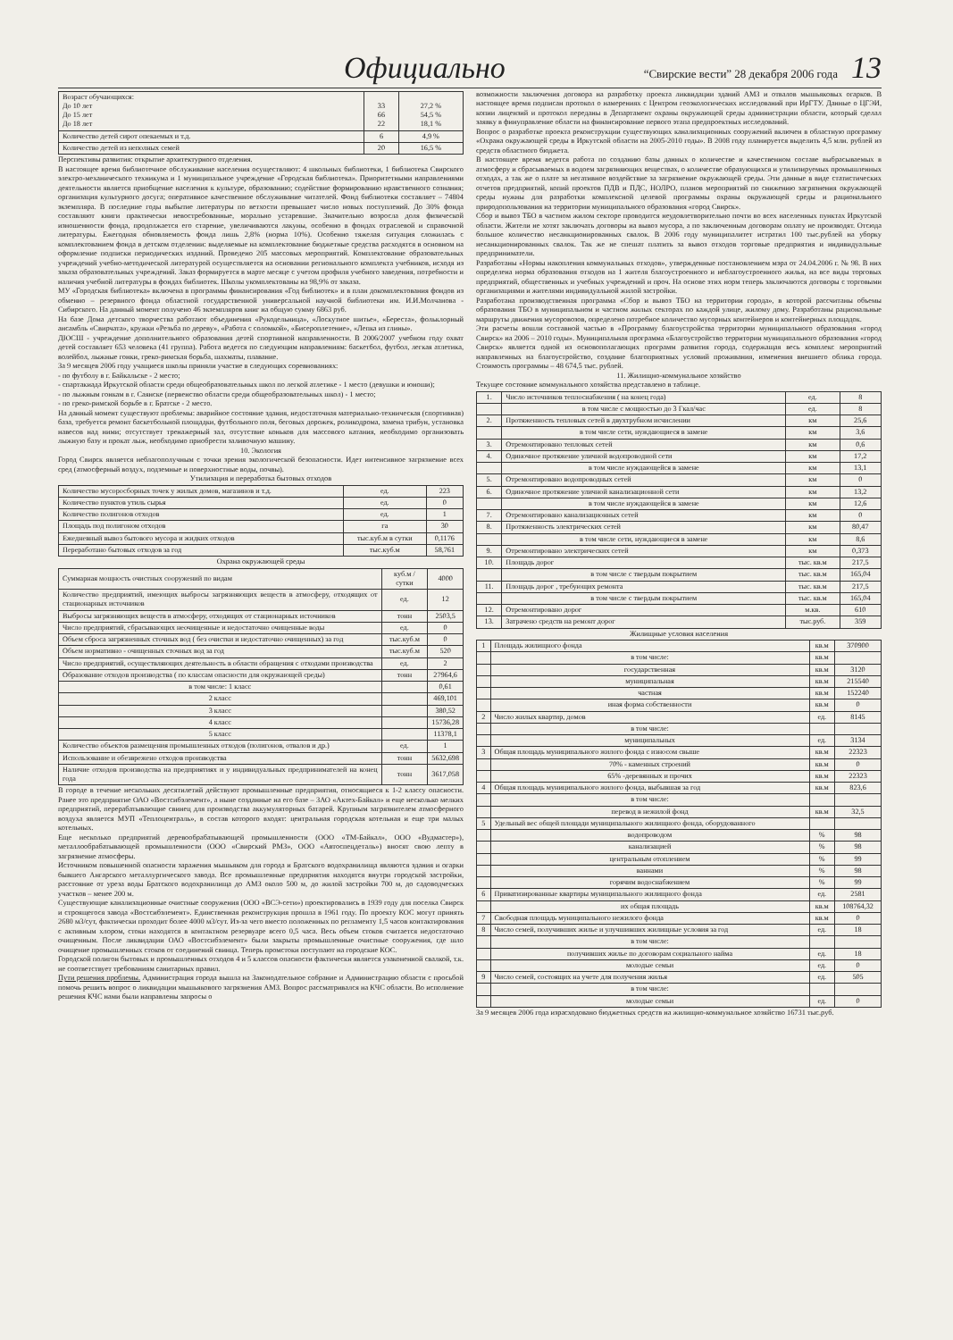Официально “Свирские вести” 28 декабря 2006 года 13
| Возраст обучающихся: До 10 лет До 15 лет До 18 лет | 33 66 22 | 27,2 % 54,5 % 18,1 % |
| Количество детей сирот опекаемых и т.д. | 6 | 4,9 % |
| Количество детей из неполных семей | 20 | 16,5 % |
Перспективы развития: открытие архитектурного отделения.
В настоящее время библиотечное обслуживание населения осуществляют: 4 школьных библиотеки, 1 библиотека Свирского электро-механического техникума и 1 муниципальное учреждение «Городская библиотека». Приоритетными направлениями деятельности является приобщение населения к культуре, образованию; содействие формированию нравственного сознания; организация культурного досуга; оперативное качественное обслуживание читателей. Фонд библиотеки составляет – 74804 экземпляра. В последние годы выбытие литературы по ветхости превышает число новых поступлений. До 30% фонда составляют книги практически невостребованные, морально устаревшие. Значительно возросла доля физической изношенности фонда, продолжается его старение, увеличиваются лакуны, особенно в фондах отраслевой и справочной литературы. Ежегодная обновляемость фонда лишь 2,8% (норма 10%). Особенно тяжелая ситуация сложилась с комплектованием фонда в детском отделении: выделяемые на комплектование бюджетные средства расходятся в основном на оформление подписки периодических изданий. Проведено 205 массовых мероприятий. Комплектование образовательных учреждений учебно-методической литературой осуществляется на основании регионального комплекта учебников, исходя из заказа образовательных учреждений. Заказ формируется в марте месяце с учетом профиля учебного заведения, потребности и наличия учебной литературы в фондах библиотек. Школы укомплектованы на 98,9% от заказа.
МУ «Городская библиотека» включена в программы финансирования «Год библиотек» и в план докомплектования фондов из обменно – резервного фонда областной государственной универсальной научной библиотеки им. И.И.Молчанова - Сибирского. На данный момент получено 46 экземпляров книг на общую сумму 6863 руб.
На базе Дома детского творчества работают объединения «Рукодельница», «Лоскутное шитье», «Береста», фольклорный ансамбль «Свирчата», кружки «Резьба по дереву», «Работа с соломкой», «Бисероплетение», «Лепка из глины».
ДЮСШ - учреждение дополнительного образования детей спортивной направленности. В 2006/2007 учебном году охват детей составляет 653 человека (41 группа). Работа ведется по следующим направлениям: баскетбол, футбол, легкая атлетика, волейбол, лыжные гонки, греко-римская борьба, шахматы, плавание.
За 9 месяцев 2006 году учащиеся школы приняли участие в следующих соревнованиях:
- по футболу в г. Байкальске - 2 место;
- спартакиада Иркутской области среди общеобразовательных школ по легкой атлетике - 1 место (девушки и юноши);
- по лыжным гонкам в г. Саянске (первенство области среди общеобразовательных школ) - 1 место;
- по греко-римской борьбе в г. Братске - 2 место.
На данный момент существуют проблемы: аварийное состояние здания, недостаточная материально-техническая (спортивная) база, требуется ремонт баскетбольной площадки, футбольного поля, беговых дорожек, роликодрома, замена трибун, установка навесов над ними; отсутствует тренажерный зал, отсутствие коньков для массового катания, необходимо организовать лыжную базу и прокат лыж, необходимо приобрести заливочную машину.
10. Экология
Город Свирск является неблагополучным с точки зрения экологической безопасности. Идет интенсивное загрязнение всех сред (атмосферный воздух, подземные и поверхностные воды, почвы).
Утилизация и переработка бытовых отходов
| Количество мусоросборных точек у жилых домов, магазинов и т.д. | ед. | 223 |
| Количество пунктов утиль сырья | ед. | 0 |
| Количество полигонов отходов | ед. | 1 |
| Площадь под полигоном отходов | га | 30 |
| Ежедневный вывоз бытового мусора и жидких отходов | тыс.куб.м в сутки | 0,1176 |
| Переработано бытовых отходов за год | тыс.куб.м | 58,761 |
Охрана окружающей среды
| Суммарная мощность очистных сооружений по видам | куб.м / сутки | 4000 |
| Количество предприятий, имеющих выбросы загрязняющих веществ в атмосферу, отходящих от стационарных источников | ед. | 12 |
| Выбросы загрязняющих веществ в атмосферу, отходящих от стационарных источников | тонн | 2503,5 |
| Число предприятий, сбрасывающих неочищенные и недостаточно очищенные воды | ед. | 0 |
| Объем сброса загрязненных сточных вод ( без очистки и недостаточно очищенных) за год | тыс.куб.м | 0 |
| Объем нормативно - очищенных сточных вод за год | тыс.куб.м | 520 |
| Число предприятий, осуществляющих деятельность в области обращения с отходами производства | ед. | 2 |
| Образование отходов производства ( по классам опасности для окружающей среды) | тонн | 27964,6 |
| в том числе: 1 класс | | 0,61 |
| 2 класс | | 469,101 |
| 3 класс | | 380,52 |
| 4 класс | | 15736,28 |
| 5 класс | | 11378,1 |
| Количество объектов размещения промышленных отходов (полигонов, отвалов и др.) | ед. | 1 |
| Использование и обезврежено отходов производства | тонн | 5632,698 |
| Наличие отходов производства на предприятиях и у индивидуальных предпринимателей на конец года | тонн | 3617,058 |
В городе в течение нескольких десятилетий действуют промышленные предприятия, относящиеся к 1-2 классу опасности. Ранее это предприятие ОАО «Востсибэлемент», а ныне созданные на его базе – ЗАО «Актех-Байкал» и еще несколько мелких предприятий, перерабатывающие свинец для производства аккумуляторных батарей. Крупным загрязнителем атмосферного воздуха является МУП «Теплоцентраль», в состав которого входят: центральная городская котельная и еще три малых котельных.
Еще несколько предприятий деревообрабатывающей промышленности (ООО «ТМ-Байкал», ООО «Вудмастер»), металлообрабатывающей промышленности (ООО «Свирский РМЗ», ООО «Автоспецдеталь») вносят свою лепту в загрязнение атмосферы.
Источником повышенной опасности заражения мышьяком для города и Братского водохранилища являются здания и огарки бывшего Ангарского металлургического завода. Все промышленные предприятия находятся внутри городской застройки, расстояние от уреза воды Братского водохранилища до АМЗ около 500 м, до жилой застройки 700 м, до садоводческих участков – менее 200 м.
Существующие канализационные очистные сооружения (ООО «ВСЭ-сети») проектировались в 1939 году для поселка Свирск и строящегося завода «Востсибэлемент». Единственная реконструкция прошла в 1961 году. По проекту КОС могут принять 2680 м3/сут, фактически проходит более 4000 м3/сут. Из-за чего вместо положенных по регламенту 1,5 часов контактирования с активным хлором, стоки находятся в контактном резервуаре всего 0,5 часа. Весь объем стоков считается недостаточно очищенным. После ликвидации ОАО «Востсибэлемент» были закрыты промышленные очистные сооружения, где шло очищение промышленных стоков от соединений свинца. Теперь промстоки поступают на городские КОС.
Городской полигон бытовых и промышленных отходов 4 и 5 классов опасности фактически является узаконенной свалкой, т.к. не соответствует требованиям санитарных правил.
Пути решения проблемы. Администрация города вышла на Законодательное собрание и Администрацию области с просьбой помочь решить вопрос о ликвидации мышьякового загрязнения АМЗ. Вопрос рассматривался на КЧС области. Во исполнение решения КЧС нами были направлены запросы о
возможности заключения договора на разработку проекта ликвидации зданий АМЗ и отвалов мышьяковых огарков. В настоящее время подписан протокол о намерениях с Центром геоэкологических исследований при ИрГТУ. Данные о ЦГЭИ, копии лицензий и протокол переданы в Департамент охраны окружающей среды администрации области, который сделал заявку в финуправление области на финансирование первого этапа предпроектных исследований.
Вопрос о разработке проекта реконструкции существующих канализационных сооружений включен в областную программу «Охрана окружающей среды в Иркутской области на 2005-2010 годы». В 2008 году планируется выделить 4,5 млн. рублей из средств областного бюджета.
В настоящее время ведется работа по созданию базы данных о количестве и качественном составе выбрасываемых в атмосферу и сбрасываемых в водоем загрязняющих веществах, о количестве образующихся и утилизируемых промышленных отходах, а так же о плате за негативное воздействие за загрязнение окружающей среды. Эти данные в виде статистических отчетов предприятий, копий проектов ПДВ и ПДС, НОЛРО, планов мероприятий по снижению загрязнения окружающей среды нужны для разработки комплексной целевой программы охраны окружающей среды и рационального природопользования на территории муниципального образования «город Свирск».
Сбор и вывоз ТБО в частном жилом секторе проводится неудовлетворительно почти во всех населенных пунктах Иркутской области. Жители не хотят заключать договоры на вывоз мусора, а по заключенным договорам оплату не производят. Отсюда большое количество несанкционированных свалок. В 2006 году муниципалитет истратил 100 тыс.рублей на уборку несанкционированных свалок. Так же не спешат платить за вывоз отходов торговые предприятия и индивидуальные предприниматели.
Разработаны «Нормы накопления коммунальных отходов», утвержденные постановлением мэра от 24.04.2006 г. № 98. В них определена норма образования отходов на 1 жителя благоустроенного и неблагоустроенного жилья, на все виды торговых предприятий, общественных и учебных учреждений и проч. На основе этих норм теперь заключаются договоры с торговыми организациями и жителями индивидуальной жилой застройки.
Разработана производственная программа «Сбор и вывоз ТБО на территории города», в которой рассчитаны объемы образования ТБО в муниципальном и частном жилых секторах по каждой улице, жилому дому. Разработаны рациональные маршруты движения мусоровозов, определено потребное количество мусорных контейнеров и контейнерных площадок.
Эти расчеты вошли составной частью в «Программу благоустройства территории муниципального образования «город Свирск» на 2006 – 2010 годы». Муниципальная программа «Благоустройство территории муниципального образования «город Свирск» является одной из основополагающих программ развития города, содержащая весь комплекс мероприятий направленных на благоустройство, создание благоприятных условий проживания, изменения внешнего облика города. Стоимость программы – 48 674,5 тыс. рублей.
11. Жилищно-коммунальное хозяйство
Текущее состояние коммунального хозяйства представлено в таблице.
| 1. | Число источников теплоснабжения ( на конец года) | ед. | 8 |
| | в том числе с мощностью до 3 Гкал/час | ед. | 8 |
| 2. | Протяженность тепловых сетей в двухтрубном исчислении | км | 25,6 |
| | в том числе сети, нуждающиеся в замене | км | 3,6 |
| 3. | Отремонтировано тепловых сетей | км | 0,6 |
| 4. | Одиночное протяжение уличной водопроводной сети | км | 17,2 |
| | в том числе нуждающейся в замене | км | 13,1 |
| 5. | Отремонтировано водопроводных сетей | км | 0 |
| 6. | Одиночное протяжение уличной канализационной сети | км | 13,2 |
| | в том числе нуждающейся в замене | км | 12,6 |
| 7. | Отремонтировано канализационных сетей | км | 0 |
| 8. | Протяженность электрических сетей | км | 80,47 |
| | в том числе сети, нуждающиеся в замене | км | 8,6 |
| 9. | Отремонтировано электрических сетей | км | 0,373 |
| 10. | Площадь дорог | тыс. кв.м | 217,5 |
| | в том числе с твердым покрытием | тыс. кв.м | 165,04 |
| 11. | Площадь дорог , требующих ремонта | тыс. кв.м | 217,5 |
| | в том числе с твердым покрытием | тыс. кв.м | 165,04 |
| 12. | Отремонтировано дорог | м.кв. | 610 |
| 13. | Затрачено средств на ремонт дорог | тыс.руб. | 359 |
Жилищные условия населения
| 1 | Площадь жилищного фонда | кв.м | 370900 |
| | в том числе: | кв.м | |
| | государственная | кв.м | 3120 |
| | муниципальная | кв.м | 215540 |
| | частная | кв.м | 152240 |
| | иная форма собственности | кв.м | 0 |
| 2 | Число жилых квартир, домов | ед. | 8145 |
| | в том числе: | | |
| | муниципальных | ед. | 3134 |
| 3 | Общая площадь муниципального жилого фонда с износом свыше | кв.м | 22323 |
| | 70% - каменных строений | кв.м | 0 |
| | 65% -деревянных и прочих | кв.м | 22323 |
| 4 | Общая площадь муниципального жилого фонда, выбывшая за год | кв.м | 823,6 |
| | в том числе: | | |
| | перевод в нежилой фонд | кв.м | 32,5 |
| 5 | Удельный вес общей площади муниципального жилищного фонда, оборудованного | | |
| | водопроводом | % | 98 |
| | канализацией | % | 98 |
| | центральным отоплением | % | 99 |
| | ваннами | % | 98 |
| | горячим водоснабжением | % | 99 |
| 6 | Приватизированные квартиры муниципального жилищного фонда | ед. | 2581 |
| | их общая площадь | кв.м | 108764,32 |
| 7 | Свободная площадь муниципального нежилого фонда | кв.м | 0 |
| 8 | Число семей, получивших жилье и улучшивших жилищные условия за год | ед. | 18 |
| | в том числе: | | |
| | получивших жилье по договорам социального найма | ед. | 18 |
| | молодые семьи | ед. | 0 |
| 9 | Число семей, состоящих на учете для получения жилья | ед. | 505 |
| | в том числе: | | |
| | молодые семьи | ед. | 0 |
За 9 месяцев 2006 года израсходовано бюджетных средств на жилищно-коммунальное хозяйство 16731 тыс.руб.